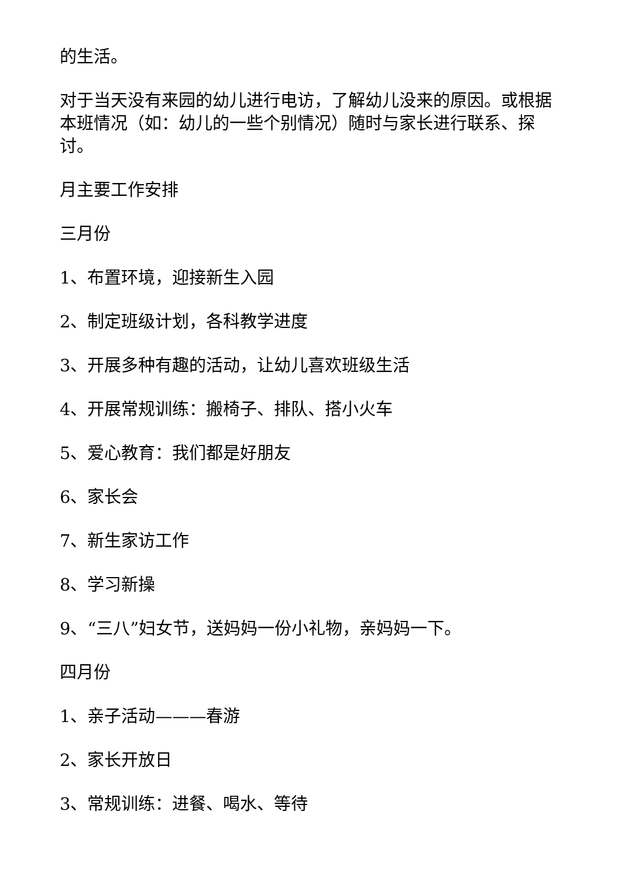的生活。
对于当天没有来园的幼儿进行电访，了解幼儿没来的原因。或根据本班情况（如：幼儿的一些个别情况）随时与家长进行联系、探讨。
月主要工作安排
三月份
1、布置环境，迎接新生入园
2、制定班级计划，各科教学进度
3、开展多种有趣的活动，让幼儿喜欢班级生活
4、开展常规训练：搬椅子、排队、搭小火车
5、爱心教育：我们都是好朋友
6、家长会
7、新生家访工作
8、学习新操
9、“三八”妇女节，送妈妈一份小礼物，亲妈妈一下。
四月份
1、亲子活动———春游
2、家长开放日
3、常规训练：进餐、喝水、等待